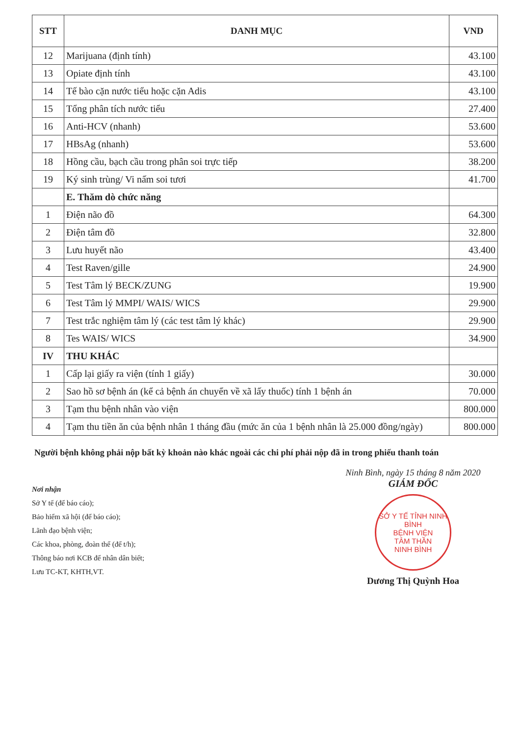| STT | DANH MỤC | VND |
| --- | --- | --- |
| 12 | Marijuana (định tính) | 43.100 |
| 13 | Opiate định tính | 43.100 |
| 14 | Tế bào cặn nước tiểu hoặc cặn Adis | 43.100 |
| 15 | Tổng phân tích nước tiểu | 27.400 |
| 16 | Anti-HCV (nhanh) | 53.600 |
| 17 | HBsAg (nhanh) | 53.600 |
| 18 | Hồng cầu, bạch cầu trong phân soi trực tiếp | 38.200 |
| 19 | Ký sinh trùng/ Vi nấm soi tươi | 41.700 |
| | E. Thăm dò chức năng | |
| 1 | Điện não đồ | 64.300 |
| 2 | Điện tâm đồ | 32.800 |
| 3 | Lưu huyết não | 43.400 |
| 4 | Test Raven/gille | 24.900 |
| 5 | Test Tâm lý BECK/ZUNG | 19.900 |
| 6 | Test Tâm lý MMPI/ WAIS/ WICS | 29.900 |
| 7 | Test trắc nghiệm tâm lý (các test tâm lý khác) | 29.900 |
| 8 | Tes WAIS/ WICS | 34.900 |
| IV | THU KHÁC | |
| 1 | Cấp lại giấy ra viện (tính 1 giấy) | 30.000 |
| 2 | Sao hồ sơ bệnh án (kể cả bệnh án chuyển về xã lấy thuốc) tính 1 bệnh án | 70.000 |
| 3 | Tạm thu bệnh nhân vào viện | 800.000 |
| 4 | Tạm thu tiền ăn của bệnh nhân 1 tháng đầu (mức ăn của 1 bệnh nhân là 25.000 đồng/ngày) | 800.000 |
Người bệnh không phải nộp bất kỳ khoản nào khác ngoài các chi phí phải nộp đã in trong phiếu thanh toán
Nơi nhận
Sở Y tế (để báo cáo);
Bảo hiểm xã hội (để báo cáo);
Lãnh đạo bệnh viện;
Các khoa, phòng, đoàn thể (để t/h);
Thông báo nơi KCB để nhân dân biết;
Lưu TC-KT, KHTH,VT.
Ninh Bình, ngày 15 tháng 8 năm 2020
GIÁM ĐỐC
SỞ Y TẾ TỈNH NINH BÌNH
BỆNH VIỆN
TÂM THẦN
NINH BÌNH
Dương Thị Quỳnh Hoa